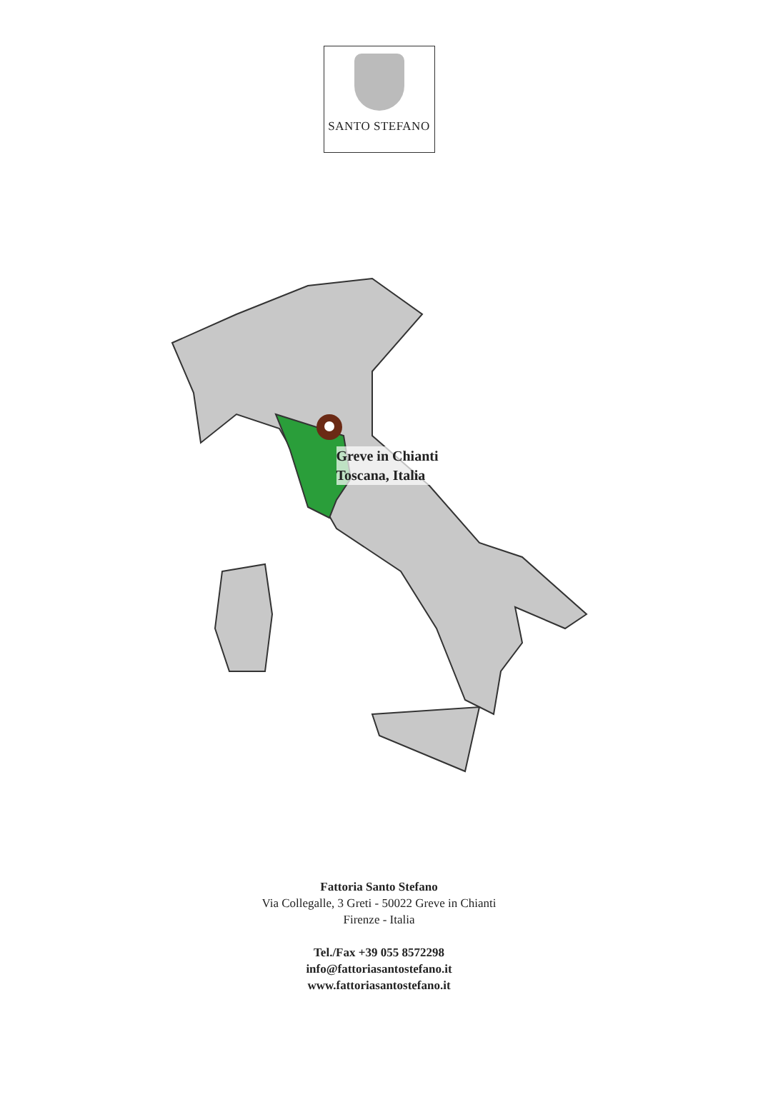SANTO STEFANO
Greve in Chianti
Toscana, Italia
Fattoria Santo Stefano
Via Collegalle, 3 Greti - 50022 Greve in Chianti
Firenze - Italia
Tel./Fax +39 055 8572298
info@fattoriasantostefano.it
www.fattoriasantostefano.it